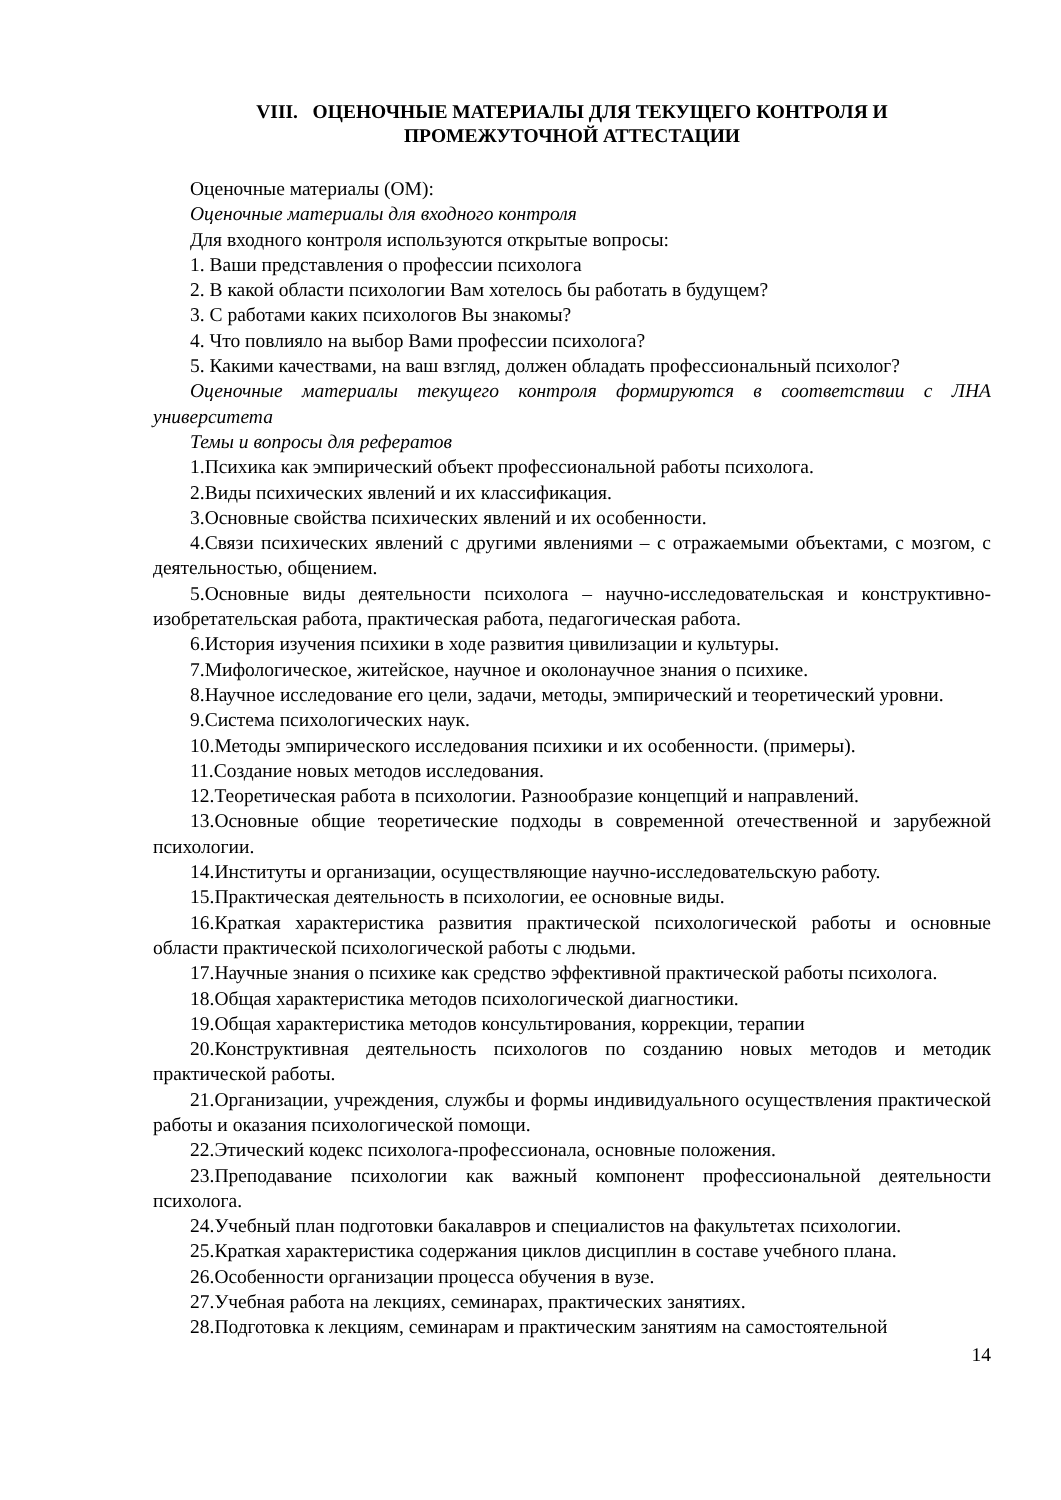VIII. ОЦЕНОЧНЫЕ МАТЕРИАЛЫ ДЛЯ ТЕКУЩЕГО КОНТРОЛЯ И
ПРОМЕЖУТОЧНОЙ АТТЕСТАЦИИ
Оценочные материалы (ОМ):
Оценочные материалы для входного контроля
Для входного контроля используются открытые вопросы:
1. Ваши представления о профессии психолога
2. В какой области психологии Вам хотелось бы работать в будущем?
3. С работами каких психологов Вы знакомы?
4. Что повлияло на выбор Вами профессии психолога?
5. Какими качествами, на ваш взгляд, должен обладать профессиональный психолог?
Оценочные материалы текущего контроля формируются в соответствии с ЛНА университета
Темы и вопросы для рефератов
1.Психика как эмпирический объект профессиональной работы психолога.
2.Виды психических явлений и их классификация.
3.Основные свойства психических явлений и их особенности.
4.Связи психических явлений с другими явлениями – с отражаемыми объектами, с мозгом, с деятельностью, общением.
5.Основные виды деятельности психолога – научно-исследовательская и конструктивно-изобретательская работа, практическая работа, педагогическая работа.
6.История изучения психики в ходе развития цивилизации и культуры.
7.Мифологическое, житейское, научное и околонаучное знания о психике.
8.Научное исследование его цели, задачи, методы, эмпирический и теоретический уровни.
9.Система психологических наук.
10.Методы эмпирического исследования психики и их особенности. (примеры).
11.Создание новых методов исследования.
12.Теоретическая работа в психологии. Разнообразие концепций и направлений.
13.Основные общие теоретические подходы в современной отечественной и зарубежной психологии.
14.Институты и организации, осуществляющие научно-исследовательскую работу.
15.Практическая деятельность в психологии, ее основные виды.
16.Краткая характеристика развития практической психологической работы и основные области практической психологической работы с людьми.
17.Научные знания о психике как средство эффективной практической работы психолога.
18.Общая характеристика методов психологической диагностики.
19.Общая характеристика методов консультирования, коррекции, терапии
20.Конструктивная деятельность психологов по созданию новых методов и методик практической работы.
21.Организации, учреждения, службы и формы индивидуального осуществления практической работы и оказания психологической помощи.
22.Этический кодекс психолога-профессионала, основные положения.
23.Преподавание психологии как важный компонент профессиональной деятельности психолога.
24.Учебный план подготовки бакалавров и специалистов на факультетах психологии.
25.Краткая характеристика содержания циклов дисциплин в составе учебного плана.
26.Особенности организации процесса обучения в вузе.
27.Учебная работа на лекциях, семинарах, практических занятиях.
28.Подготовка к лекциям, семинарам и практическим занятиям на самостоятельной
14